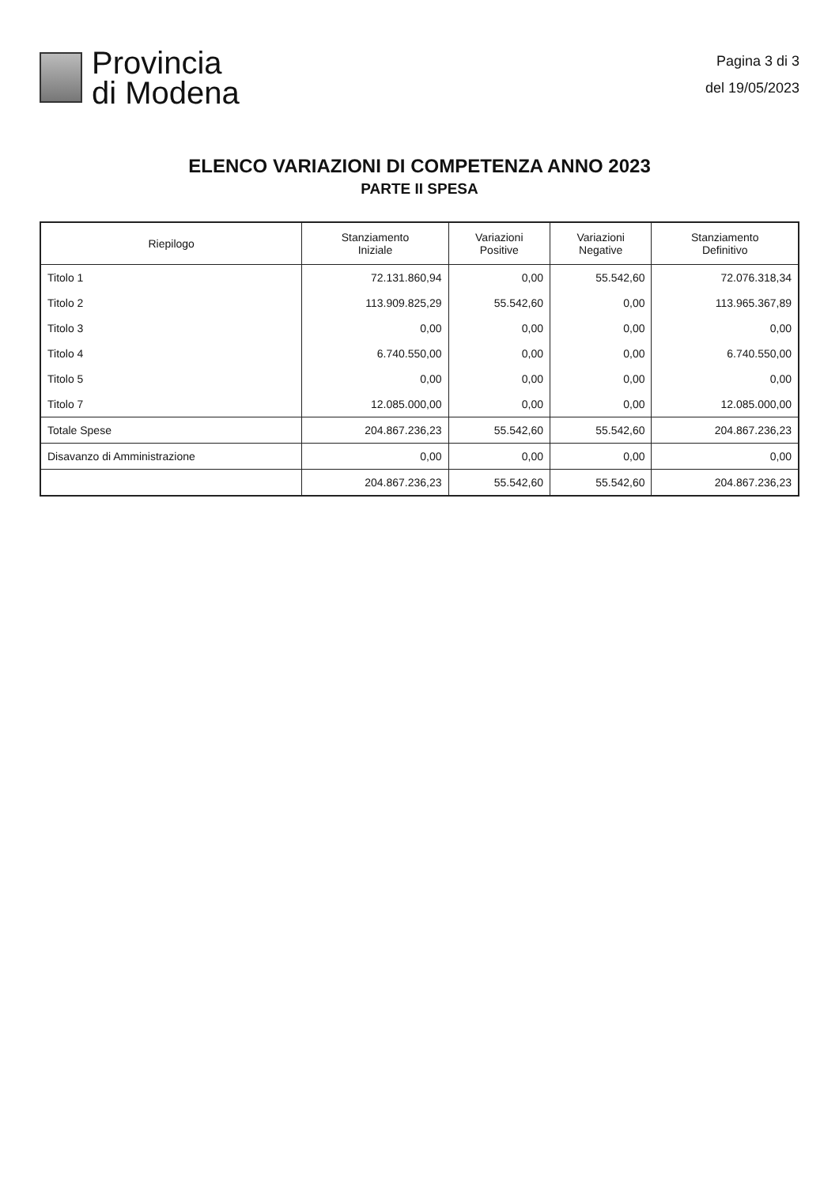Provincia
di Modena
Pagina 3 di 3
del 19/05/2023
ELENCO VARIAZIONI DI COMPETENZA ANNO 2023
PARTE II SPESA
| Riepilogo | Stanziamento Iniziale | Variazioni Positive | Variazioni Negative | Stanziamento Definitivo |
| --- | --- | --- | --- | --- |
| Titolo 1 | 72.131.860,94 | 0,00 | 55.542,60 | 72.076.318,34 |
| Titolo 2 | 113.909.825,29 | 55.542,60 | 0,00 | 113.965.367,89 |
| Titolo 3 | 0,00 | 0,00 | 0,00 | 0,00 |
| Titolo 4 | 6.740.550,00 | 0,00 | 0,00 | 6.740.550,00 |
| Titolo 5 | 0,00 | 0,00 | 0,00 | 0,00 |
| Titolo 7 | 12.085.000,00 | 0,00 | 0,00 | 12.085.000,00 |
| Totale Spese | 204.867.236,23 | 55.542,60 | 55.542,60 | 204.867.236,23 |
| Disavanzo di Amministrazione | 0,00 | 0,00 | 0,00 | 0,00 |
| | 204.867.236,23 | 55.542,60 | 55.542,60 | 204.867.236,23 |